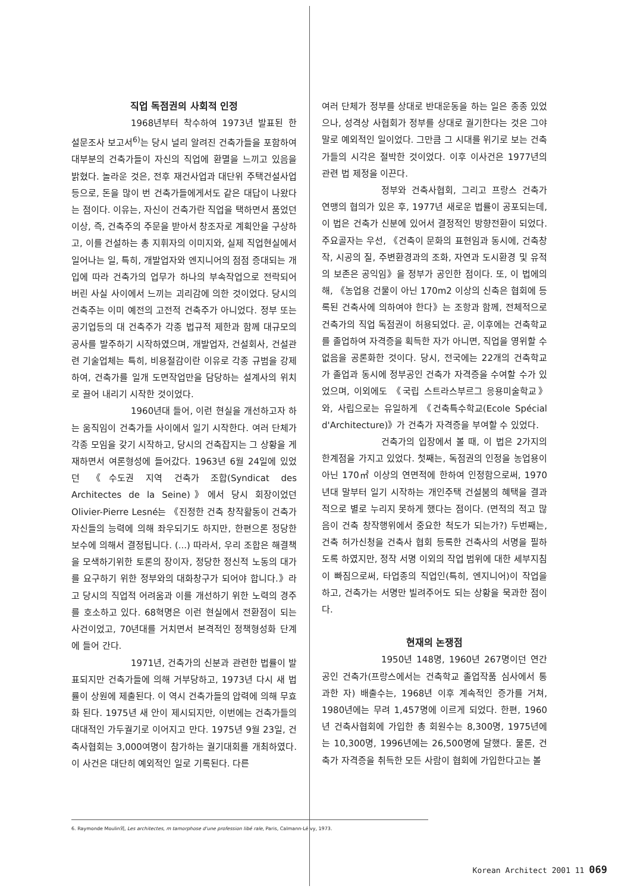직업 독점권의 사회적 인정
1968년부터 착수하여 1973년 발표된 한 설문조사 보고서<sup>6)</sup>는 당시 널리 알려진 건축가들을 포함하여 대부분의 건축가들이 자신의 직업에 환멸을 느끼고 있음을 밝혔다. 놀라운 것은, 전후 재건사업과 대단위 주택건설사업등으로, 돈을 많이 번 건축가들에게서도 같은 대답이 나왔다는 점이다. 이유는, 자신이 건축가란 직업을 택하면서 품었던 이상, 즉, 건축주의 주문을 받아서 창조자로 계획안을 구상하고, 이를 건설하는 총 지휘자의 이미지와, 실제 직업현실에서 일어나는 일, 특히, 개발업자와 엔지니어의 점점 증대되는 개입에 따라 건축가의 업무가 하나의 부속작업으로 전락되어 버린 사실 사이에서 느끼는 괴리감에 의한 것이었다. 당시의 건축주는 이미 예전의 고전적 건축주가 아니었다. 정부 또는 공기업등의 대 건축주가 각종 법규적 제한과 함께 대규모의 공사를 발주하기 시작하였으며, 개발업자, 건설회사, 건설관련 기술업체는 특히, 비용절감이란 이유로 각종 규범을 강제하여, 건축가를 일개 도면작업만을 담당하는 설계사의 위치로 끌어 내리기 시작한 것이었다.
1960년대 들어, 이런 현실을 개선하고자 하는 움직임이 건축가들 사이에서 일기 시작한다. 여러 단체가 각종 모임을 갖기 시작하고, 당시의 건축잡지는 그 상황을 게재하면서 여론형성에 들어갔다. 1963년 6월 24일에 있었던 《수도권 지역 건축가 조합(Syndicat des Architectes de la Seine)》에서 당시 회장이었던 Olivier-Pierre Lesné는 《진정한 건축 창작활동이 건축가 자신들의 능력에 의해 좌우되기도 하지만, 한편으론 정당한 보수에 의해서 결정됩니다. (...) 따라서, 우리 조합은 해결책을 모색하기위한 토론의 장이자, 정당한 정신적 노동의 대가를 요구하기 위한 정부와의 대화창구가 되어야 합니다.》라고 당시의 직업적 어려움과 이를 개선하기 위한 노력의 경주를 호소하고 있다. 68혁명은 이런 현실에서 전환점이 되는 사건이었고, 70년대를 거치면서 본격적인 정책형성화 단계에 들어 간다.
1971년, 건축가의 신분과 관련한 법률이 발표되지만 건축가들에 의해 거부당하고, 1973년 다시 새 법률이 상원에 제출된다. 이 역시 건축가들의 압력에 의해 무효화 된다. 1975년 새 안이 제시되지만, 이번에는 건축가들의 대대적인 가두궐기로 이어지고 만다. 1975년 9월 23일, 건축사협회는 3,000여명이 참가하는 궐기대회를 개최하였다. 이 사건은 대단히 예외적인 일로 기록된다. 다른
여러 단체가 정부를 상대로 반대운동을 하는 일은 종종 있었으나, 성격상 사협회가 정부를 상대로 궐기한다는 것은 그야말로 예외적인 일이었다. 그만큼 그 시대를 위기로 보는 건축가들의 시각은 절박한 것이었다. 이후 이사건은 1977년의 관련 법 제정을 이끈다.
정부와 건축사협회, 그리고 프랑스 건축가 연맹의 협의가 있은 후, 1977년 새로운 법률이 공포되는데, 이 법은 건축가 신분에 있어서 결정적인 방향전환이 되었다. 주요골자는 우선, 《건축이 문화의 표현임과 동시에, 건축창작, 시공의 질, 주변환경과의 조화, 자연과 도시환경 및 유적의 보존은 공익임》을 정부가 공인한 점이다. 또, 이 법에의해, 《농업용 건물이 아닌 170m2 이상의 신축은 협회에 등록된 건축사에 의하여야 한다》는 조항과 함께, 전체적으로 건축가의 직업 독점권이 허용되었다. 곧, 이후에는 건축학교를 졸업하여 자격증을 획득한 자가 아니면, 직업을 영위할 수 없음을 공론화한 것이다. 당시, 전국에는 22개의 건축학교가 졸업과 동시에 정부공인 건축가 자격증을 수여할 수가 있었으며, 이외에도 《국립 스트라스부르그 응용미술학교》와, 사립으로는 유일하게 《건축특수학교(Ecole Spécial d'Architecture)》가 건축가 자격증을 부여할 수 있었다.
건축가의 입장에서 볼 때, 이 법은 2가지의 한계점을 가지고 있었다. 첫째는, 독점권의 인정을 농업용이 아닌 170㎡ 이상의 연면적에 한하여 인정함으로써, 1970년대 말부터 일기 시작하는 개인주택 건설붐의 혜택을 결과적으로 별로 누리지 못하게 했다는 점이다. (면적의 적고 많음이 건축 창작행위에서 중요한 척도가 되는가?) 두번째는, 건축 허가신청을 건축사 협회 등록한 건축사의 서명을 필하도록 하였지만, 정작 서명 이외의 작업 범위에 대한 세부지침이 빠짐으로써, 타업종의 직업인(특히, 엔지니어)이 작업을 하고, 건축가는 서명만 빌려주어도 되는 상황을 묵과한 점이다.
현재의 논쟁점
1950년 148명, 1960년 267명이던 연간 공인 건축가(프랑스에서는 건축학교 졸업작품 심사에서 통과한 자) 배출수는, 1968년 이후 계속적인 증가를 거쳐, 1980년에는 무려 1,457명에 이르게 되었다. 한편, 1960년 건축사협회에 가입한 총 회원수는 8,300명, 1975년에는 10,300명, 1996년에는 26,500명에 달했다. 물론, 건축가 자격증을 취득한 모든 사람이 협회에 가입한다고는 볼
6. Raymonde Moulin외, Les architectes, m tamorphose d'une profession libé rale, Paris, Calmann-Lé vy, 1973.
Korean Architect 2001 11 069